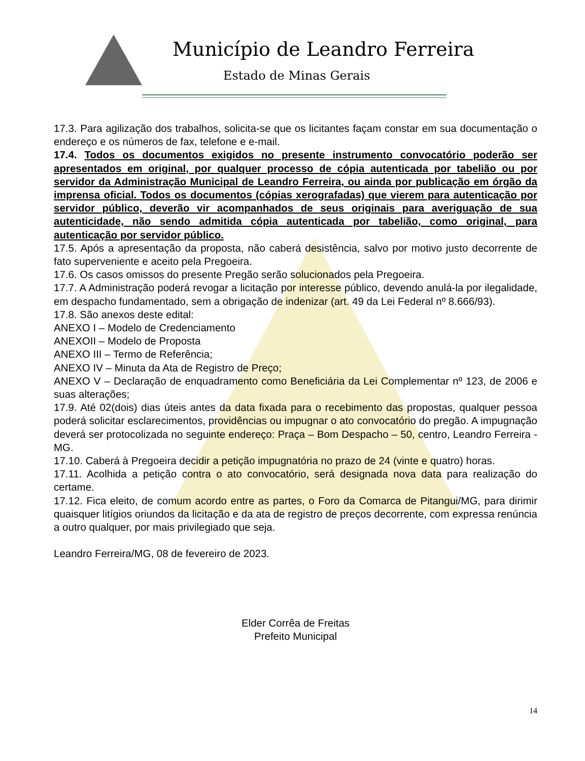Município de Leandro Ferreira
Estado de Minas Gerais
17.3. Para agilização dos trabalhos, solicita-se que os licitantes façam constar em sua documentação o endereço e os números de fax, telefone e e-mail.
17.4. Todos os documentos exigidos no presente instrumento convocatório poderão ser apresentados em original, por qualquer processo de cópia autenticada por tabelião ou por servidor da Administração Municipal de Leandro Ferreira, ou ainda por publicação em órgão da imprensa oficial. Todos os documentos (cópias xerografadas) que vierem para autenticação por servidor público, deverão vir acompanhados de seus originais para averiguação de sua autenticidade, não sendo admitida cópia autenticada por tabelião, como original, para autenticação por servidor público.
17.5. Após a apresentação da proposta, não caberá desistência, salvo por motivo justo decorrente de fato superveniente e aceito pela Pregoeira.
17.6. Os casos omissos do presente Pregão serão solucionados pela Pregoeira.
17.7. A Administração poderá revogar a licitação por interesse público, devendo anulá-la por ilegalidade, em despacho fundamentado, sem a obrigação de indenizar (art. 49 da Lei Federal nº 8.666/93).
17.8. São anexos deste edital:
ANEXO I – Modelo de Credenciamento
ANEXOII – Modelo de Proposta
ANEXO III – Termo de Referência;
ANEXO IV – Minuta da Ata de Registro de Preço;
ANEXO V – Declaração de enquadramento como Beneficiária da Lei Complementar nº 123, de 2006 e suas alterações;
17.9. Até 02(dois) dias úteis antes da data fixada para o recebimento das propostas, qualquer pessoa poderá solicitar esclarecimentos, providências ou impugnar o ato convocatório do pregão. A impugnação deverá ser protocolizada no seguinte endereço: Praça – Bom Despacho – 50, centro, Leandro Ferreira - MG.
17.10. Caberá à Pregoeira decidir a petição impugnatória no prazo de 24 (vinte e quatro) horas.
17.11. Acolhida a petição contra o ato convocatório, será designada nova data para realização do certame.
17.12. Fica eleito, de comum acordo entre as partes, o Foro da Comarca de Pitangui/MG, para dirimir quaisquer litígios oriundos da licitação e da ata de registro de preços decorrente, com expressa renúncia a outro qualquer, por mais privilegiado que seja.
Leandro Ferreira/MG, 08 de fevereiro de 2023.
Elder Corrêa de Freitas
Prefeito Municipal
14